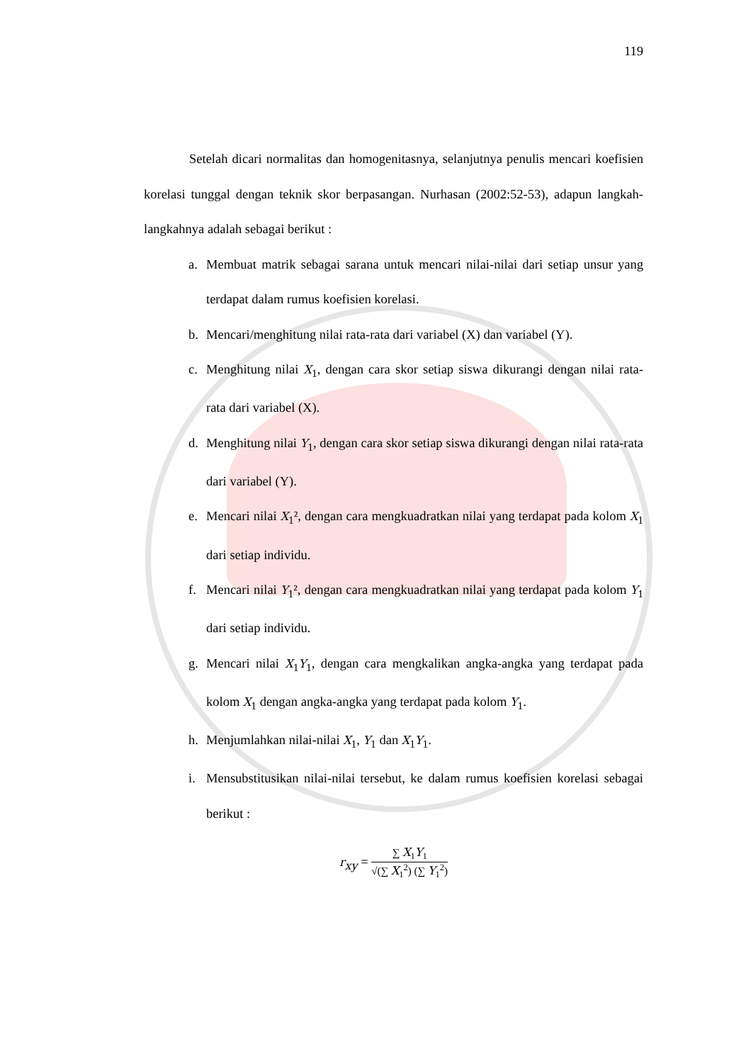119
Setelah dicari normalitas dan homogenitasnya, selanjutnya penulis mencari koefisien korelasi tunggal dengan teknik skor berpasangan. Nurhasan (2002:52-53), adapun langkah-langkahnya adalah sebagai berikut :
a. Membuat matrik sebagai sarana untuk mencari nilai-nilai dari setiap unsur yang terdapat dalam rumus koefisien korelasi.
b. Mencari/menghitung nilai rata-rata dari variabel (X) dan variabel (Y).
c. Menghitung nilai X<sub>1</sub>, dengan cara skor setiap siswa dikurangi dengan nilai rata-rata dari variabel (X).
d. Menghitung nilai Y<sub>1</sub>, dengan cara skor setiap siswa dikurangi dengan nilai rata-rata dari variabel (Y).
e. Mencari nilai X<sub>1</sub>², dengan cara mengkuadratkan nilai yang terdapat pada kolom X<sub>1</sub> dari setiap individu.
f. Mencari nilai Y<sub>1</sub>², dengan cara mengkuadratkan nilai yang terdapat pada kolom Y<sub>1</sub> dari setiap individu.
g. Mencari nilai X<sub>1</sub>Y<sub>1</sub>, dengan cara mengkalikan angka-angka yang terdapat pada kolom X<sub>1</sub> dengan angka-angka yang terdapat pada kolom Y<sub>1</sub>.
h. Menjumlahkan nilai-nilai X<sub>1</sub>, Y<sub>1</sub> dan X<sub>1</sub>Y<sub>1</sub>.
i. Mensubstitusikan nilai-nilai tersebut, ke dalam rumus koefisien korelasi sebagai berikut :
r<sub>xy</sub> =
∑ X<sub>1</sub>Y<sub>1</sub>
√(∑ X<sub>1</sub><sup>2</sup>) (∑ Y<sub>1</sub><sup>2</sup>)